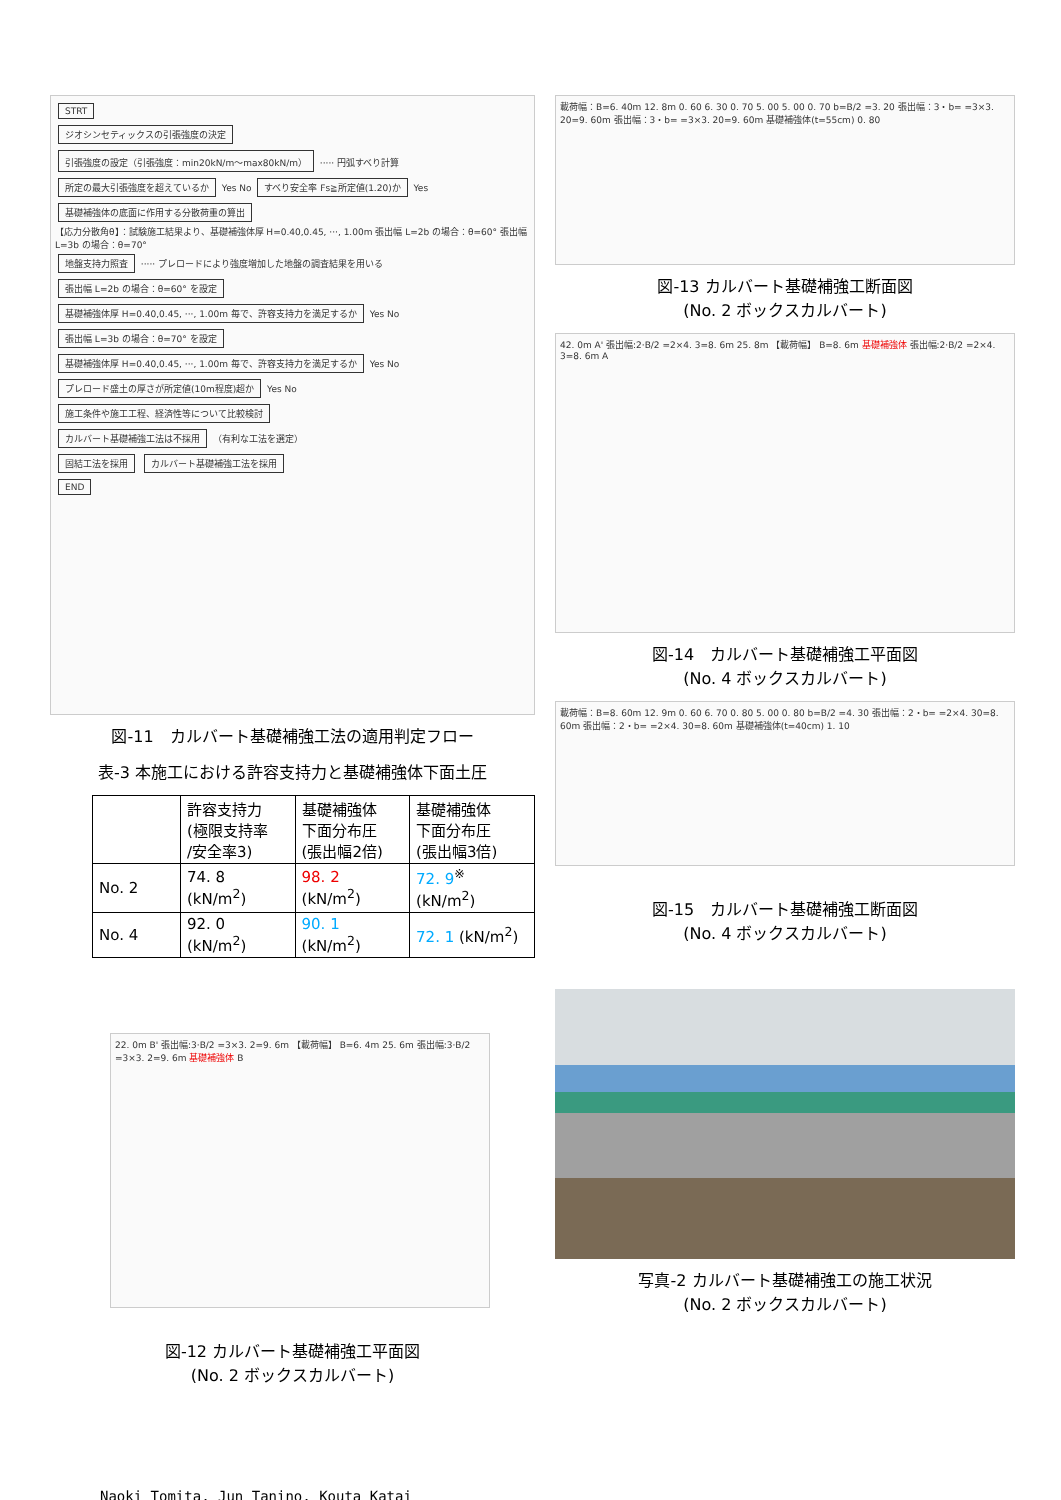STRT
ジオシンセティックスの引張強度の決定
引張強度の設定（引張強度：min20kN/m〜max80kN/m）
····· 円弧すべり計算
所定の最大引張強度を超えているか
Yes No
すべり安全率 Fs≧所定値(1.20)か
Yes
基礎補強体の底面に作用する分散荷重の算出
【応力分散角θ】：試験施工結果より、基礎補強体厚 H=0.40,0.45, ···, 1.00m 張出幅 L=2b の場合：θ=60° 張出幅 L=3b の場合：θ=70°
地盤支持力照査
····· プレロードにより強度増加した地盤の調査結果を用いる
張出幅 L=2b の場合：θ=60° を設定
基礎補強体厚 H=0.40,0.45, ···, 1.00m 毎で、許容支持力を満足するか
Yes No
張出幅 L=3b の場合：θ=70° を設定
基礎補強体厚 H=0.40,0.45, ···, 1.00m 毎で、許容支持力を満足するか
Yes No
プレロード盛土の厚さが所定値(10m程度)超か
Yes No
施工条件や施工工程、経済性等について比較検討
カルバート基礎補強工法は不採用
（有利な工法を選定）
固結工法を採用 カルバート基礎補強工法を採用
END
図-11　カルバート基礎補強工法の適用判定フロー
表-3 本施工における許容支持力と基礎補強体下面土圧
| | 許容支持力 (極限支持率 /安全率3) | 基礎補強体 下面分布圧 (張出幅2倍) | 基礎補強体 下面分布圧 (張出幅3倍) |
| --- | --- | --- | --- |
| No. 2 | 74. 8 (kN/m<sup>2</sup>) | 98. 2 (kN/m<sup>2</sup>) | 72. 9<sup>※</sup> (kN/m<sup>2</sup>) |
| No. 4 | 92. 0 (kN/m<sup>2</sup>) | 90. 1 (kN/m<sup>2</sup>) | 72. 1 (kN/m<sup>2</sup>) |
22. 0m B' 張出幅:3·B/2 =3×3. 2=9. 6m 【載荷幅】 B=6. 4m 25. 6m 張出幅:3·B/2 =3×3. 2=9. 6m 基礎補強体 B
図-12 カルバート基礎補強工平面図
(No. 2 ボックスカルバート)
載荷幅：B=6. 40m 12. 8m 0. 60 6. 30 0. 70 5. 00 5. 00 0. 70 b=B/2 =3. 20 張出幅：3・b= =3×3. 20=9. 60m 張出幅：3・b= =3×3. 20=9. 60m 基礎補強体(t=55cm) 0. 80
図-13 カルバート基礎補強工断面図
(No. 2 ボックスカルバート)
42. 0m A' 張出幅:2·B/2 =2×4. 3=8. 6m 25. 8m 【載荷幅】 B=8. 6m 基礎補強体 張出幅:2·B/2 =2×4. 3=8. 6m A
図-14　カルバート基礎補強工平面図
(No. 4 ボックスカルバート)
載荷幅：B=8. 60m 12. 9m 0. 60 6. 70 0. 80 5. 00 0. 80 b=B/2 =4. 30 張出幅：2・b= =2×4. 30=8. 60m 張出幅：2・b= =2×4. 30=8. 60m 基礎補強体(t=40cm) 1. 10
図-15　カルバート基礎補強工断面図
(No. 4 ボックスカルバート)
写真-2 カルバート基礎補強工の施工状況
(No. 2 ボックスカルバート)
Naoki Tomita, Jun Tanino, Kouta Katai